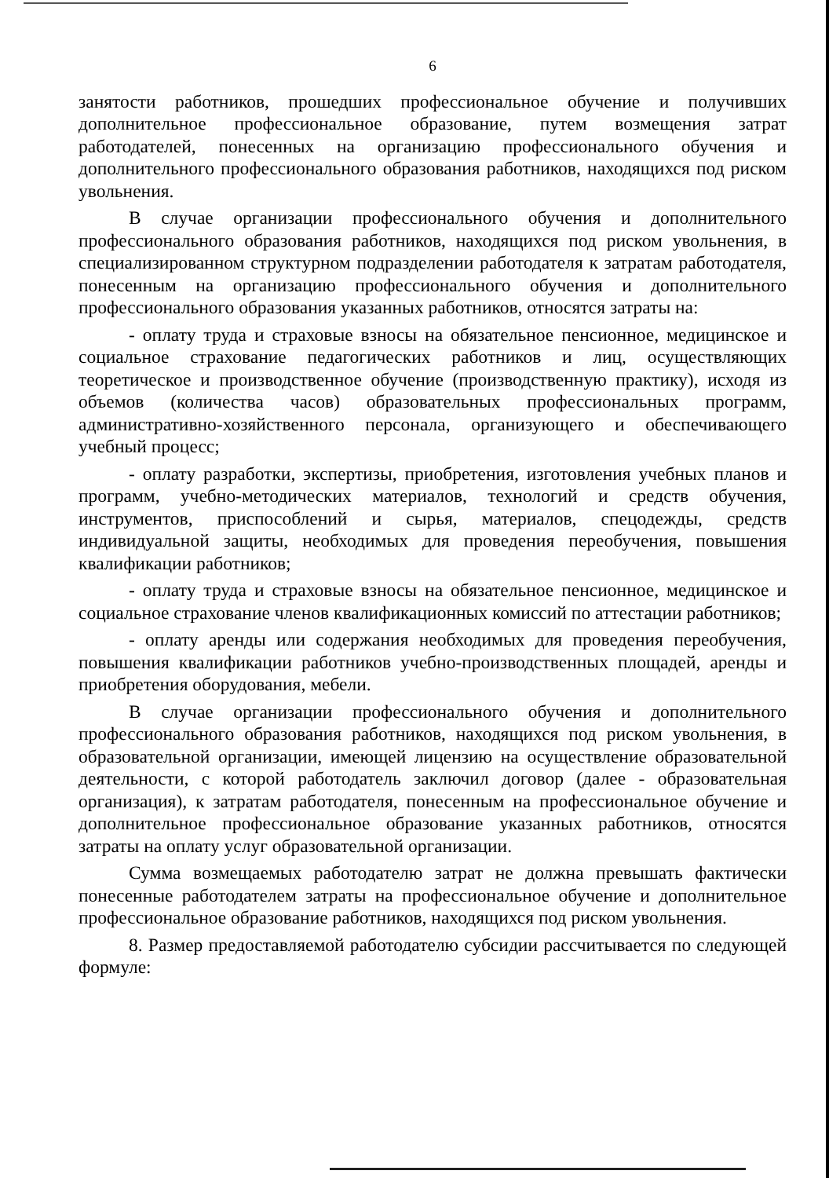6
занятости работников, прошедших профессиональное обучение и получивших дополнительное профессиональное образование, путем возмещения затрат работодателей, понесенных на организацию профессионального обучения и дополнительного профессионального образования работников, находящихся под риском увольнения.
В случае организации профессионального обучения и дополнительного профессионального образования работников, находящихся под риском увольнения, в специализированном структурном подразделении работодателя к затратам работодателя, понесенным на организацию профессионального обучения и дополнительного профессионального образования указанных работников, относятся затраты на:
- оплату труда и страховые взносы на обязательное пенсионное, медицинское и социальное страхование педагогических работников и лиц, осуществляющих теоретическое и производственное обучение (производственную практику), исходя из объемов (количества часов) образовательных профессиональных программ, административно-хозяйственного персонала, организующего и обеспечивающего учебный процесс;
- оплату разработки, экспертизы, приобретения, изготовления учебных планов и программ, учебно-методических материалов, технологий и средств обучения, инструментов, приспособлений и сырья, материалов, спецодежды, средств индивидуальной защиты, необходимых для проведения переобучения, повышения квалификации работников;
- оплату труда и страховые взносы на обязательное пенсионное, медицинское и социальное страхование членов квалификационных комиссий по аттестации работников;
- оплату аренды или содержания необходимых для проведения переобучения, повышения квалификации работников учебно-производственных площадей, аренды и приобретения оборудования, мебели.
В случае организации профессионального обучения и дополнительного профессионального образования работников, находящихся под риском увольнения, в образовательной организации, имеющей лицензию на осуществление образовательной деятельности, с которой работодатель заключил договор (далее - образовательная организация), к затратам работодателя, понесенным на профессиональное обучение и дополнительное профессиональное образование указанных работников, относятся затраты на оплату услуг образовательной организации.
Сумма возмещаемых работодателю затрат не должна превышать фактически понесенные работодателем затраты на профессиональное обучение и дополнительное профессиональное образование работников, находящихся под риском увольнения.
8. Размер предоставляемой работодателю субсидии рассчитывается по следующей формуле: